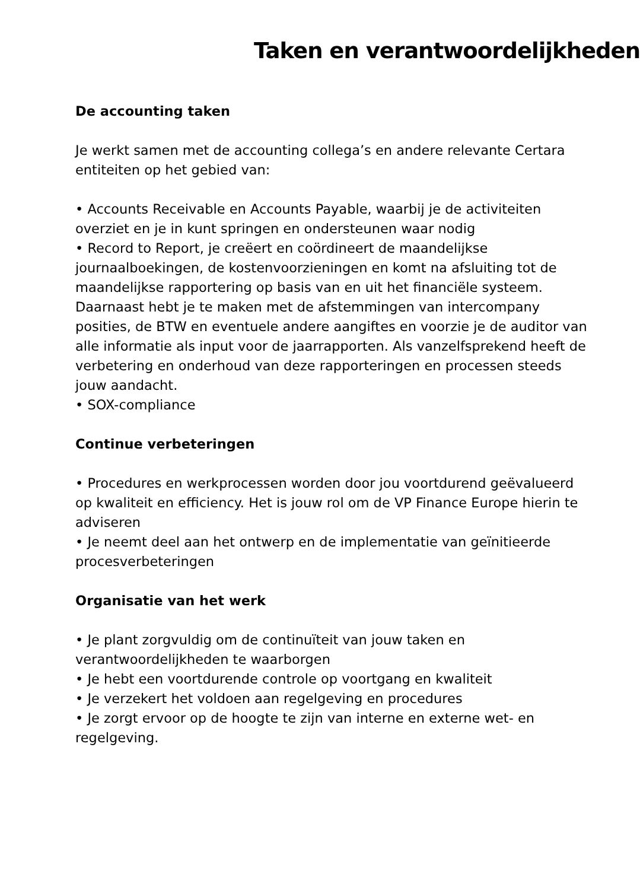Taken en verantwoordelijkheden
De accounting taken
Je werkt samen met de accounting collega’s en andere relevante Certara entiteiten op het gebied van:
• Accounts Receivable en Accounts Payable, waarbij je de activiteiten overziet en je in kunt springen en ondersteunen waar nodig
• Record to Report, je creëert en coördineert de maandelijkse journaalboekingen, de kostenvoorzieningen en komt na afsluiting tot de maandelijkse rapportering op basis van en uit het financiële systeem. Daarnaast hebt je te maken met de afstemmingen van intercompany posities, de BTW en eventuele andere aangiftes en voorzie je de auditor van alle informatie als input voor de jaarrapporten. Als vanzelfsprekend heeft de verbetering en onderhoud van deze rapporteringen en processen steeds jouw aandacht.
• SOX-compliance
Continue verbeteringen
• Procedures en werkprocessen worden door jou voortdurend geëvalueerd op kwaliteit en efficiency. Het is jouw rol om de VP Finance Europe hierin te adviseren
• Je neemt deel aan het ontwerp en de implementatie van geïnitieerde procesverbeteringen
Organisatie van het werk
• Je plant zorgvuldig om de continuïteit van jouw taken en verantwoordelijkheden te waarborgen
• Je hebt een voortdurende controle op voortgang en kwaliteit
• Je verzekert het voldoen aan regelgeving en procedures
• Je zorgt ervoor op de hoogte te zijn van interne en externe wet- en regelgeving.